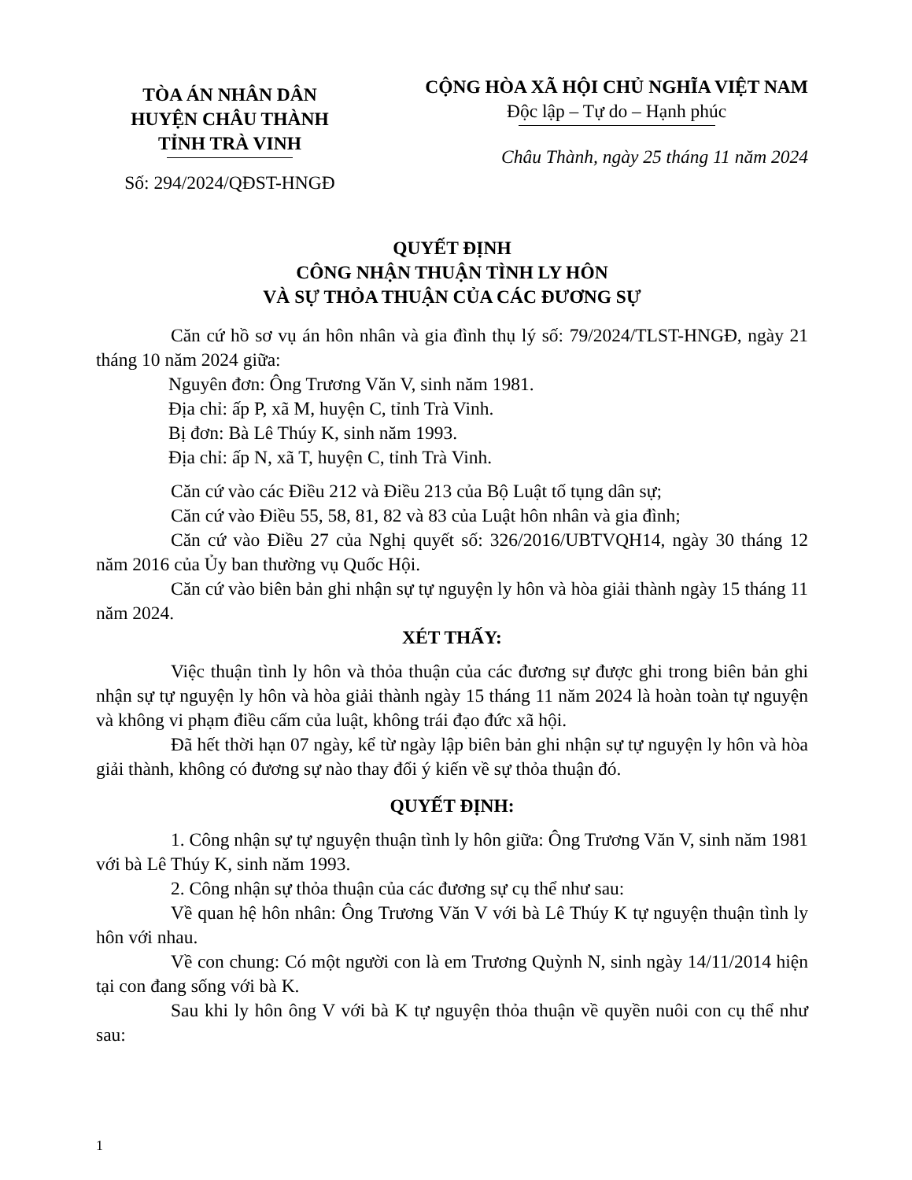TÒA ÁN NHÂN DÂN
HUYỆN CHÂU THÀNH
TỈNH TRÀ VINH
Số: 294/2024/QĐST-HNGĐ
CỘNG HÒA XÃ HỘI CHỦ NGHĨA VIỆT NAM
Độc lập – Tự do – Hạnh phúc
Châu Thành, ngày 25 tháng 11 năm 2024
QUYẾT ĐỊNH
CÔNG NHẬN THUẬN TÌNH LY HÔN
VÀ SỰ THỎA THUẬN CỦA CÁC ĐƯƠNG SỰ
Căn cứ hồ sơ vụ án hôn nhân và gia đình thụ lý số: 79/2024/TLST-HNGĐ, ngày 21 tháng 10 năm 2024 giữa:
Nguyên đơn: Ông Trương Văn V, sinh năm 1981.
Địa chỉ: ấp P, xã M, huyện C, tỉnh Trà Vinh.
Bị đơn: Bà Lê Thúy K, sinh năm 1993.
Địa chỉ: ấp N, xã T, huyện C, tỉnh Trà Vinh.
Căn cứ vào các Điều 212 và Điều 213 của Bộ Luật tố tụng dân sự;
Căn cứ vào Điều 55, 58, 81, 82 và 83 của Luật hôn nhân và gia đình;
Căn cứ vào Điều 27 của Nghị quyết số: 326/2016/UBTVQH14, ngày 30 tháng 12 năm 2016 của Ủy ban thường vụ Quốc Hội.
Căn cứ vào biên bản ghi nhận sự tự nguyện ly hôn và hòa giải thành ngày 15 tháng 11 năm 2024.
XÉT THẤY:
Việc thuận tình ly hôn và thỏa thuận của các đương sự được ghi trong biên bản ghi nhận sự tự nguyện ly hôn và hòa giải thành ngày 15 tháng 11 năm 2024 là hoàn toàn tự nguyện và không vi phạm điều cấm của luật, không trái đạo đức xã hội.
Đã hết thời hạn 07 ngày, kể từ ngày lập biên bản ghi nhận sự tự nguyện ly hôn và hòa giải thành, không có đương sự nào thay đổi ý kiến về sự thỏa thuận đó.
QUYẾT ĐỊNH:
1. Công nhận sự tự nguyện thuận tình ly hôn giữa: Ông Trương Văn V, sinh năm 1981 với bà Lê Thúy K, sinh năm 1993.
2. Công nhận sự thỏa thuận của các đương sự cụ thể như sau:
Về quan hệ hôn nhân: Ông Trương Văn V với bà Lê Thúy K tự nguyện thuận tình ly hôn với nhau.
Về con chung: Có một người con là em Trương Quỳnh N, sinh ngày 14/11/2014 hiện tại con đang sống với bà K.
Sau khi ly hôn ông V với bà K tự nguyện thỏa thuận về quyền nuôi con cụ thể như sau:
1